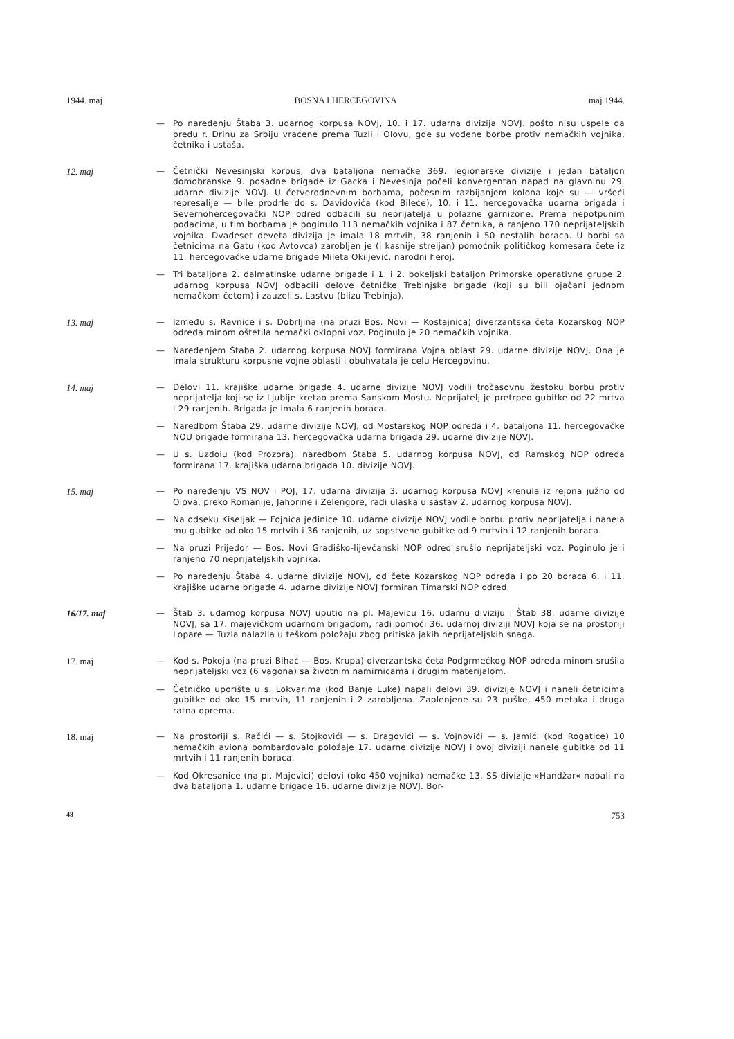1944. maj BOSNA I HERCEGOVINA maj 1944.
— Po naređenju Štaba 3. udarnog korpusa NOVJ, 10. i 17. udarna divizija NOVJ. pošto nisu uspele da pređu r. Drinu za Srbiju vraćene prema Tuzli i Olovu, gde su vođene borbe protiv nemačkih vojnika, četnika i ustaša.
12. maj
— Četnički Nevesinjski korpus, dva bataljona nemačke 369. legionarske divizije i jedan bataljon domobranske 9. posadne brigade iz Gacka i Nevesinja počeli konvergentan napad na glavninu 29. udarne divizije NOVJ. U četverodnevnim borbama, počesnim razbijanjem kolona koje su — vršeći represalije — bile prodrle do s. Davidovića (kod Bileće), 10. i 11. hercegovačka udarna brigada i Severnohercegovački NOP odred odbacili su neprijatelja u polazne garnizone. Prema nepotpunim podacima, u tim borbama je poginulo 113 nemačkih vojnika i 87 četnika, a ranjeno 170 neprijateljskih vojnika. Dvadeset deveta divizija je imala 18 mrtvih, 38 ranjenih i 50 nestalih boraca. U borbi sa četnicima na Gatu (kod Avtovca) zarobljen je (i kasnije streljan) pomoćnik političkog komesara čete iz 11. hercegovačke udarne brigade Mileta Okiljević, narodni heroj.
— Tri bataljona 2. dalmatinske udarne brigade i 1. i 2. bokeljski bataljon Primorske operativne grupe 2. udarnog korpusa NOVJ odbacili delove četničke Trebinjske brigade (koji su bili ojačani jednom nemačkom četom) i zauzeli s. Lastvu (blizu Trebinja).
13. maj
— Između s. Ravnice i s. Dobrljina (na pruzi Bos. Novi — Kostajnica) diverzantska četa Kozarskog NOP odreda minom oštetila nemački oklopni voz. Poginulo je 20 nemačkih vojnika.
— Naređenjem Štaba 2. udarnog korpusa NOVJ formirana Vojna oblast 29. udarne divizije NOVJ. Ona je imala strukturu korpusne vojne oblasti i obuhvatala je celu Hercegovinu.
14. maj
— Delovi 11. krajiške udarne brigade 4. udarne divizije NOVJ vodili tročasovnu žestoku borbu protiv neprijatelja koji se iz Ljubije kretao prema Sanskom Mostu. Neprijatelj je pretrpeo gubitke od 22 mrtva i 29 ranjenih. Brigada je imala 6 ranjenih boraca.
— Naredbom Štaba 29. udarne divizije NOVJ, od Mostarskog NOP odreda i 4. bataljona 11. hercegovačke NOU brigade formirana 13. hercegovačka udarna brigada 29. udarne divizije NOVJ.
— U s. Uzdolu (kod Prozora), naredbom Štaba 5. udarnog korpusa NOVJ, od Ramskog NOP odreda formirana 17. krajiška udarna brigada 10. divizije NOVJ.
15. maj
— Po naređenju VS NOV i POJ, 17. udarna divizija 3. udarnog korpusa NOVJ krenula iz rejona južno od Olova, preko Romanije, Jahorine i Zelengore, radi ulaska u sastav 2. udarnog korpusa NOVJ.
— Na odseku Kiseljak — Fojnica jedinice 10. udarne divizije NOVJ vodile borbu protiv neprijatelja i nanela mu gubitke od oko 15 mrtvih i 36 ranjenih, uz sopstvene gubitke od 9 mrtvih i 12 ranjenih boraca.
— Na pruzi Prijedor — Bos. Novi Gradiško-lijevčanski NOP odred srušio neprijateljski voz. Poginulo je i ranjeno 70 neprijateljskih vojnika.
— Po naređenju Štaba 4. udarne divizije NOVJ, od čete Kozarskog NOP odreda i po 20 boraca 6. i 11. krajiške udarne brigade 4. udarne divizije NOVJ formiran Timarski NOP odred.
16/17. maj
— Štab 3. udarnog korpusa NOVJ uputio na pl. Majevicu 16. udarnu diviziju i Štab 38. udarne divizije NOVJ, sa 17. majevičkom udarnom brigadom, radi pomoći 36. udarnoj diviziji NOVJ koja se na prostoriji Lopare — Tuzla nalazila u teškom položaju zbog pritiska jakih neprijateljskih snaga.
17. maj
— Kod s. Pokoja (na pruzi Bihać — Bos. Krupa) diverzantska četa Podgrmećkog NOP odreda minom srušila neprijateljski voz (6 vagona) sa životnim namirnicama i drugim materijalom.
— Četničko uporište u s. Lokvarima (kod Banje Luke) napali delovi 39. divizije NOVJ i naneli četnicima gubitke od oko 15 mrtvih, 11 ranjenih i 2 zarobljena. Zaplenjene su 23 puške, 450 metaka i druga ratna oprema.
18. maj
— Na prostoriji s. Račići — s. Stojkovići — s. Dragovići — s. Vojnovići — s. Jamići (kod Rogatice) 10 nemačkih aviona bombardovalo položaje 17. udarne divizije NOVJ i ovoj diviziji nanele gubitke od 11 mrtvih i 11 ranjenih boraca.
— Kod Okresanice (na pl. Majevici) delovi (oko 450 vojnika) nemačke 13. SS divizije »Handžar« napali na dva bataljona 1. udarne brigade 16. udarne divizije NOVJ. Bor-
48 753